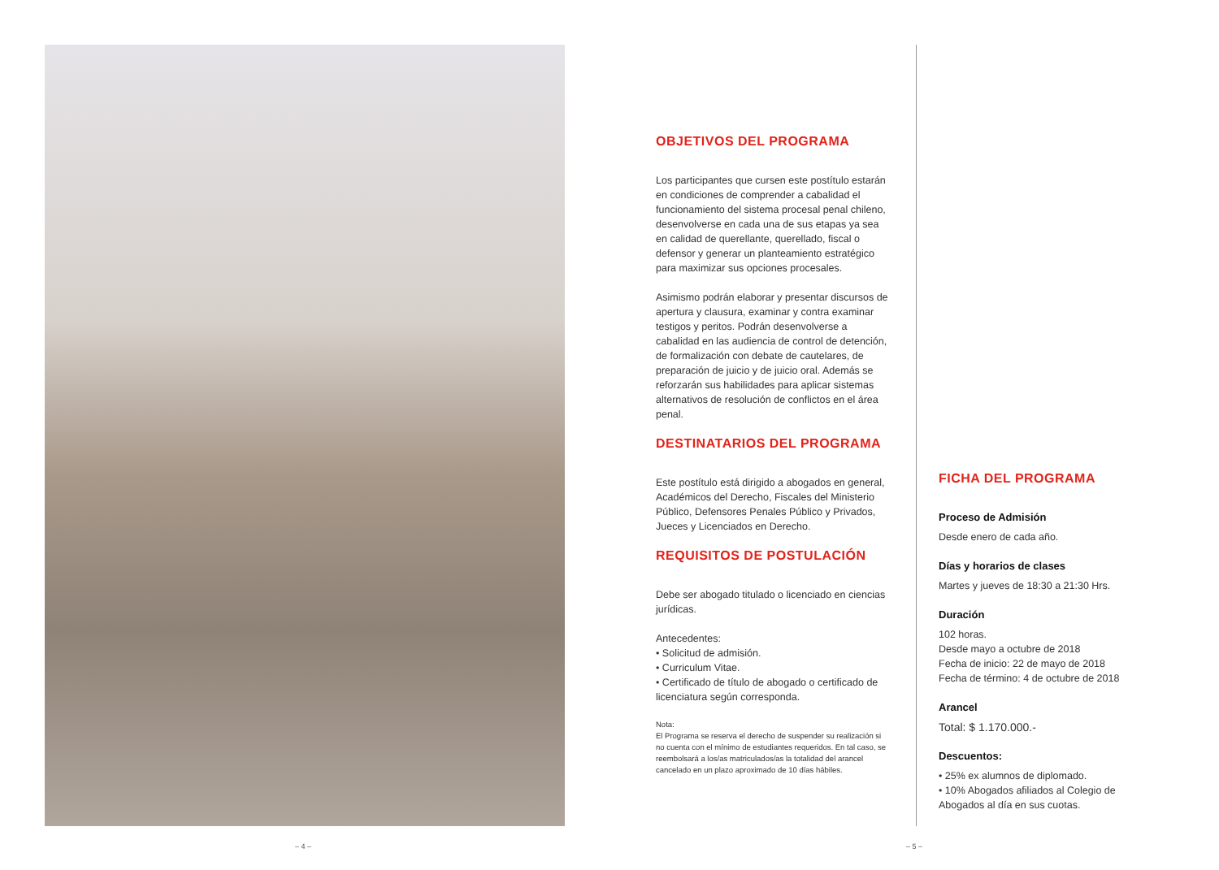OBJETIVOS DEL PROGRAMA
Los participantes que cursen este postítulo estarán en condiciones de comprender a cabalidad el funcionamiento del sistema procesal penal chileno, desenvolverse en cada una de sus etapas ya sea en calidad de querellante, querellado, fiscal o defensor y generar un planteamiento estratégico para maximizar sus opciones procesales.
Asimismo podrán elaborar y presentar discursos de apertura y clausura, examinar y contra examinar testigos y peritos. Podrán desenvolverse a cabalidad en las audiencia de control de detención, de formalización con debate de cautelares, de preparación de juicio y de juicio oral. Además se reforzarán sus habilidades para aplicar sistemas alternativos de resolución de conflictos en el área penal.
DESTINATARIOS DEL PROGRAMA
Este postítulo está dirigido a abogados en general, Académicos del Derecho, Fiscales del Ministerio Público, Defensores Penales Público y Privados, Jueces y Licenciados en Derecho.
REQUISITOS DE POSTULACIÓN
Debe ser abogado titulado o licenciado en ciencias jurídicas.
Antecedentes:
• Solicitud de admisión.
• Curriculum Vitae.
• Certificado de título de abogado o certificado de licenciatura según corresponda.
Nota:
El Programa se reserva el derecho de suspender su realización si no cuenta con el mínimo de estudiantes requeridos. En tal caso, se reembolsará a los/as matriculados/as la totalidad del arancel cancelado en un plazo aproximado de 10 días hábiles.
FICHA DEL PROGRAMA
Proceso de Admisión
Desde enero de cada año.
Días y horarios de clases
Martes y jueves de 18:30 a 21:30 Hrs.
Duración
102 horas.
Desde mayo a octubre de 2018
Fecha de inicio: 22 de mayo de 2018
Fecha de término: 4 de octubre de 2018
Arancel
Total: $ 1.170.000.-
Descuentos:
• 25% ex alumnos de diplomado.
• 10% Abogados afiliados al Colegio de Abogados al día en sus cuotas.
– 4 – – 5 –